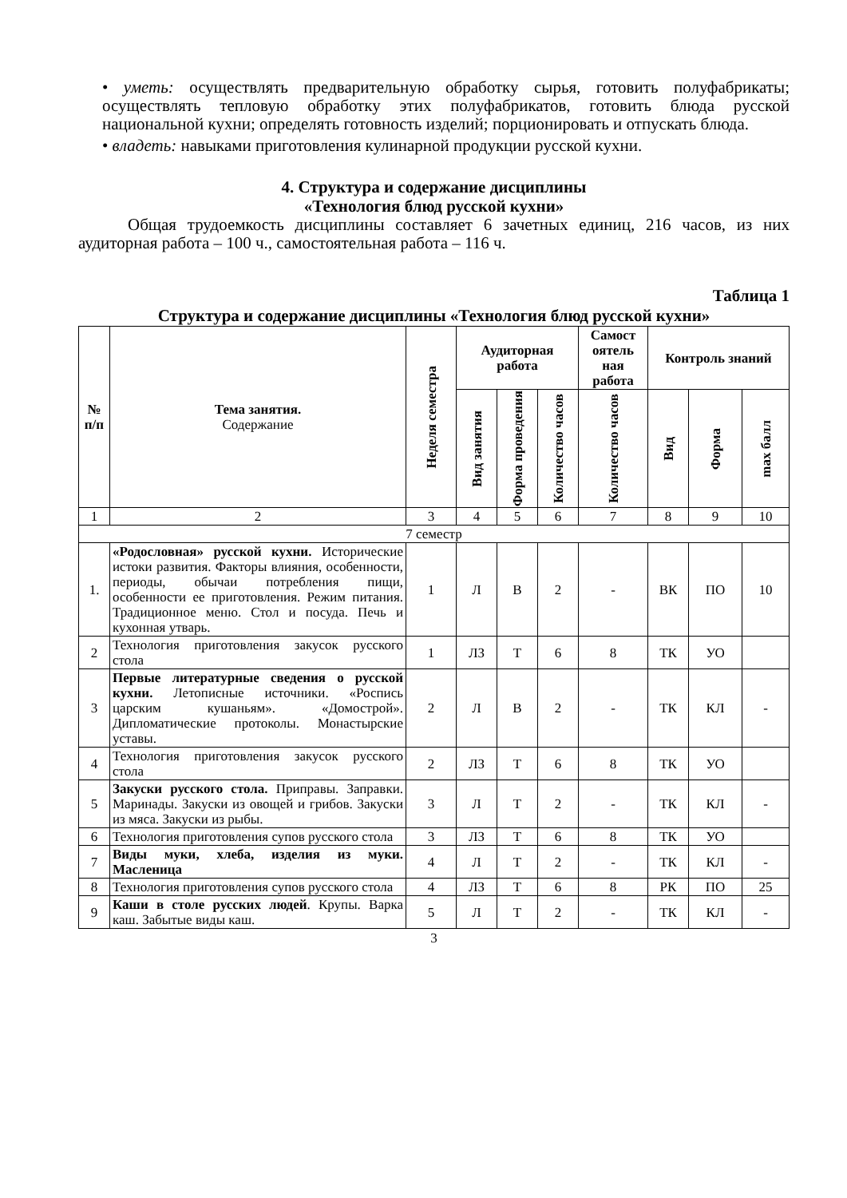• уметь: осуществлять предварительную обработку сырья, готовить полуфабрикаты; осуществлять тепловую обработку этих полуфабрикатов, готовить блюда русской национальной кухни; определять готовность изделий; порционировать и отпускать блюда.
• владеть: навыками приготовления кулинарной продукции русской кухни.
4. Структура и содержание дисциплины
«Технология блюд русской кухни»
Общая трудоемкость дисциплины составляет 6 зачетных единиц, 216 часов, из них аудиторная работа – 100 ч., самостоятельная работа – 116 ч.
Таблица 1
Структура и содержание дисциплины «Технология блюд русской кухни»
| № п/п | Тема занятия. Содержание | Неделя семестра | Аудиторная работа | | | Самост оятель ная работа | Контроль знаний | | |
| --- | --- | --- | --- | --- | --- | --- | --- | --- | --- |
| | | | Вид занятия | Форма проведения | Количество часов | Количество часов | Вид | Форма | max балл |
| 1 | 2 | 3 | 4 | 5 | 6 | 7 | 8 | 9 | 10 |
| 7 семестр | | | | | | | | | |
| 1. | «Родословная» русской кухни. Исторические истоки развития. Факторы влияния, особенности, периоды, обычаи потребления пищи, особенности ее приготовления. Режим питания. Традиционное меню. Стол и посуда. Печь и кухонная утварь. | 1 | Л | В | 2 | - | ВК | ПО | 10 |
| 2 | Технология приготовления закусок русского стола | 1 | ЛЗ | Т | 6 | 8 | ТК | УО | |
| 3 | Первые литературные сведения о русской кухни. Летописные источники. «Роспись царским кушаньям». «Домострой». Дипломатические протоколы. Монастырские уставы. | 2 | Л | В | 2 | - | ТК | КЛ | - |
| 4 | Технология приготовления закусок русского стола | 2 | ЛЗ | Т | 6 | 8 | ТК | УО | |
| 5 | Закуски русского стола. Приправы. Заправки. Маринады. Закуски из овощей и грибов. Закуски из мяса. Закуски из рыбы. | 3 | Л | Т | 2 | - | ТК | КЛ | - |
| 6 | Технология приготовления супов русского стола | 3 | ЛЗ | Т | 6 | 8 | ТК | УО | |
| 7 | Виды муки, хлеба, изделия из муки. Масленица | 4 | Л | Т | 2 | - | ТК | КЛ | - |
| 8 | Технология приготовления супов русского стола | 4 | ЛЗ | Т | 6 | 8 | РК | ПО | 25 |
| 9 | Каши в столе русских людей . Крупы. Варка каш. Забытые виды каш. | 5 | Л | Т | 2 | - | ТК | КЛ | - |
3